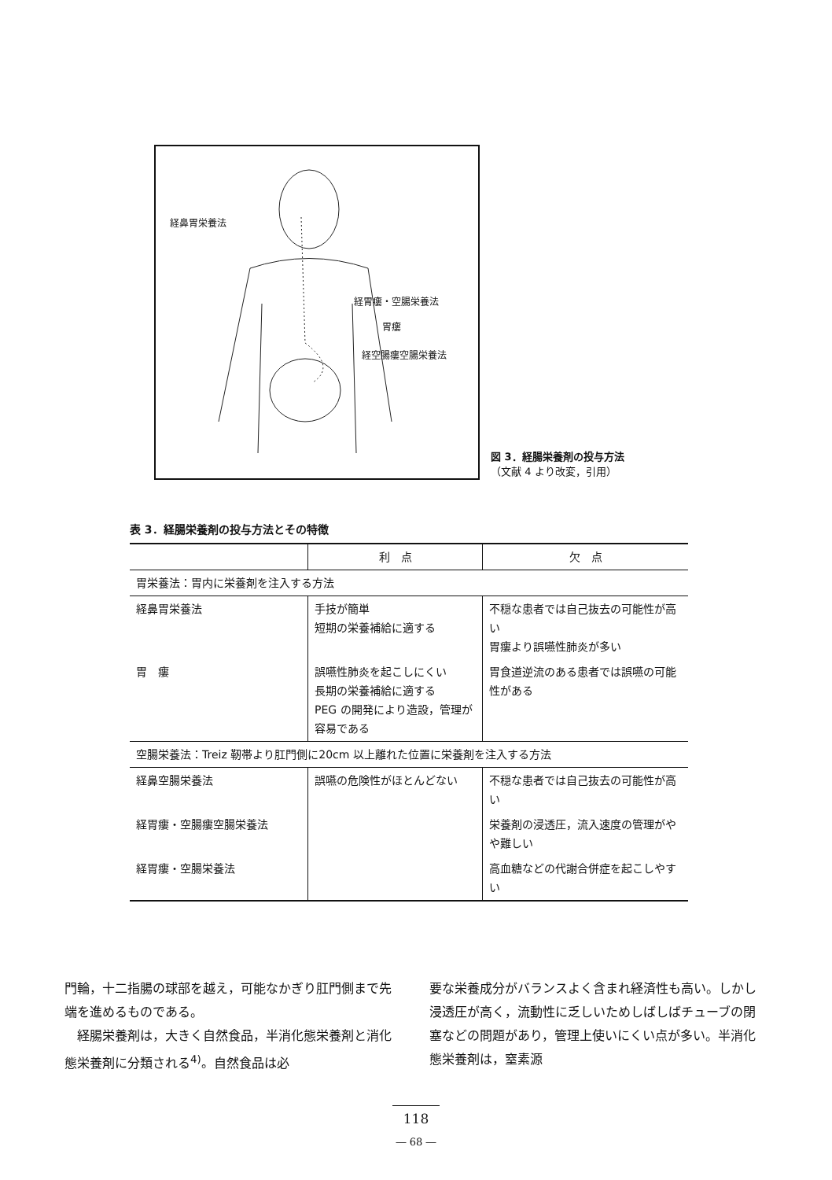経鼻胃栄養法
経胃瘻・空腸栄養法
胃瘻
経空腸瘻空腸栄養法
図 3．経腸栄養剤の投与方法
（文献 4 より改変，引用）
表 3．経腸栄養剤の投与方法とその特徴
| | 利 点 | 欠 点 |
| --- | --- | --- |
| 胃栄養法：胃内に栄養剤を注入する方法 | | |
| 経鼻胃栄養法 | 手技が簡単 短期の栄養補給に適する | 不穏な患者では自己抜去の可能性が高い 胃瘻より誤嚥性肺炎が多い |
| 胃 瘻 | 誤嚥性肺炎を起こしにくい 長期の栄養補給に適する PEG の開発により造設，管理が容易である | 胃食道逆流のある患者では誤嚥の可能性がある |
| 空腸栄養法：Treiz 靭帯より肛門側に20cm 以上離れた位置に栄養剤を注入する方法 | | |
| 経鼻空腸栄養法 | 誤嚥の危険性がほとんどない | 不穏な患者では自己抜去の可能性が高い |
| 経胃瘻・空腸瘻空腸栄養法 | | 栄養剤の浸透圧，流入速度の管理がやや難しい |
| 経胃瘻・空腸栄養法 | | 高血糖などの代謝合併症を起こしやすい |
門輪，十二指腸の球部を越え，可能なかぎり肛門側まで先端を進めるものである。
　経腸栄養剤は，大きく自然食品，半消化態栄養剤と消化態栄養剤に分類される<sup>4)</sup>。自然食品は必
要な栄養成分がバランスよく含まれ経済性も高い。しかし浸透圧が高く，流動性に乏しいためしばしばチューブの閉塞などの問題があり，管理上使いにくい点が多い。半消化態栄養剤は，窒素源
118
― 68 ―